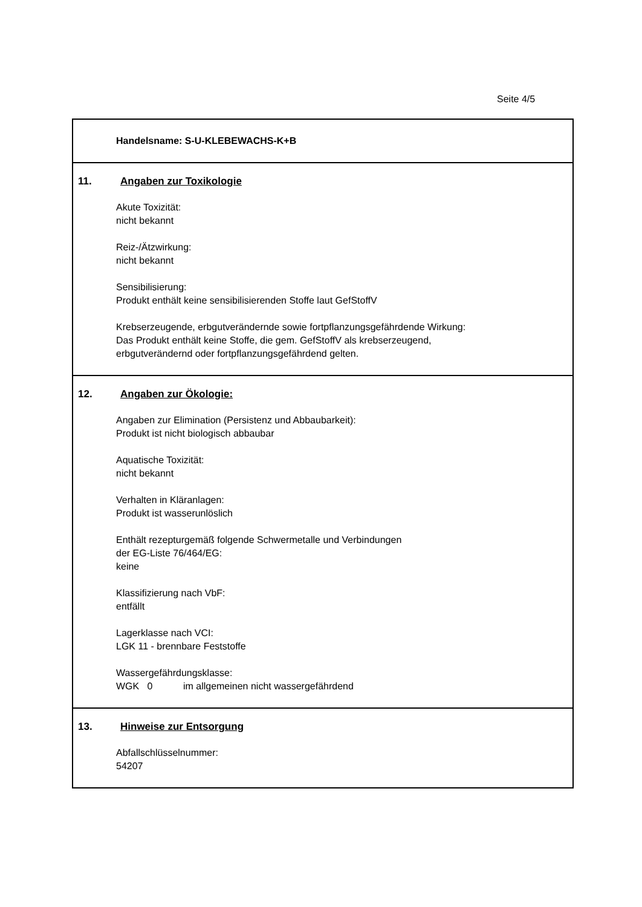Seite 4/5
Handelsname: S-U-KLEBEWACHS-K+B
11. Angaben zur Toxikologie
Akute Toxizität:
nicht bekannt
Reiz-/Ätzwirkung:
nicht bekannt
Sensibilisierung:
Produkt enthält keine sensibilisierenden Stoffe laut GefStoffV
Krebserzeugende, erbgutverändernde sowie fortpflanzungsgefährdende Wirkung:
Das Produkt enthält keine Stoffe, die gem. GefStoffV als krebserzeugend,
erbgutverändernd oder fortpflanzungsgefährdend gelten.
12. Angaben zur Ökologie:
Angaben zur Elimination (Persistenz und Abbaubarkeit):
Produkt ist nicht biologisch abbaubar
Aquatische Toxizität:
nicht bekannt
Verhalten in Kläranlagen:
Produkt ist wasserunlöslich
Enthält rezepturgemäß folgende Schwermetalle und Verbindungen
der EG-Liste 76/464/EG:
keine
Klassifizierung nach VbF:
entfällt
Lagerklasse nach VCI:
LGK 11 - brennbare Feststoffe
Wassergefährdungsklasse:
WGK 0 im allgemeinen nicht wassergefährdend
13. Hinweise zur Entsorgung
Abfallschlüsselnummer:
54207